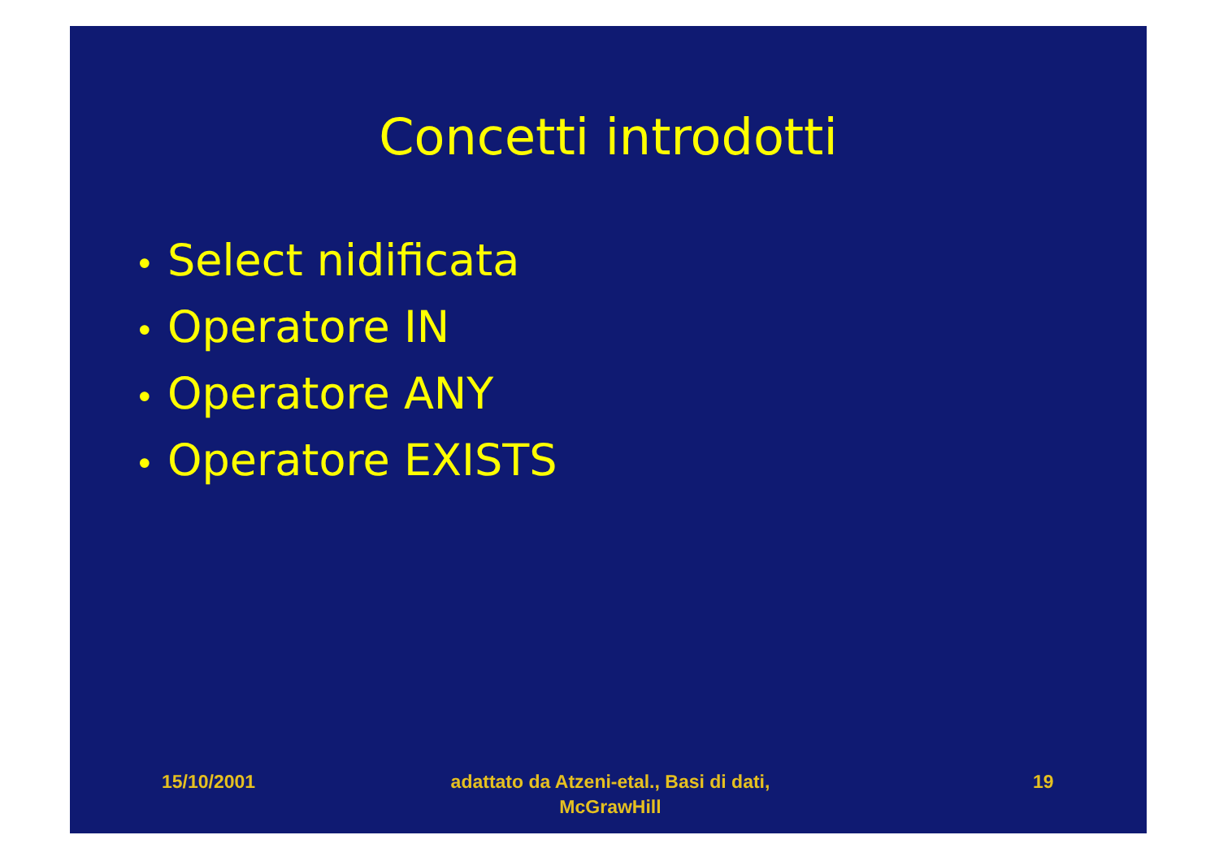Concetti introdotti
• Select nidificata
• Operatore IN
• Operatore ANY
• Operatore EXISTS
15/10/2001
adattato da Atzeni-etal., Basi di dati, McGrawHill
19